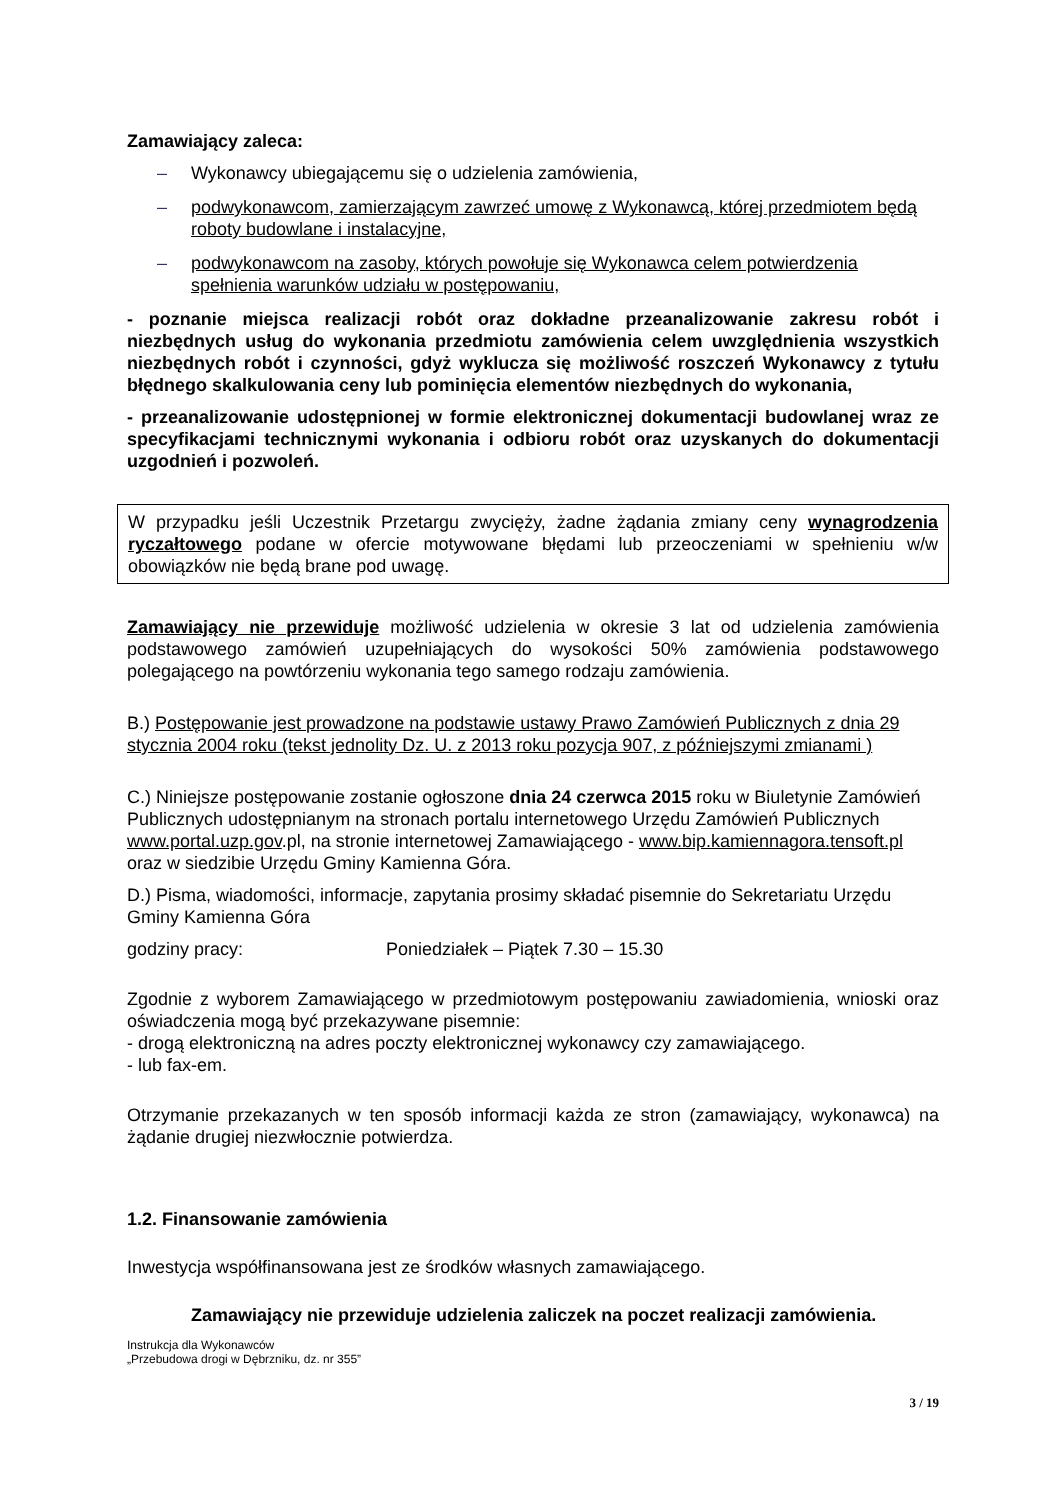Zamawiający zaleca:
– Wykonawcy ubiegającemu się o udzielenia zamówienia,
– podwykonawcom, zamierzającym zawrzeć umowę z Wykonawcą, której przedmiotem będą roboty budowlane i instalacyjne,
– podwykonawcom na zasoby, których powołuje się Wykonawca celem potwierdzenia spełnienia warunków udziału w postępowaniu,
- poznanie miejsca realizacji robót oraz dokładne przeanalizowanie zakresu robót i niezbędnych usług do wykonania przedmiotu zamówienia celem uwzględnienia wszystkich niezbędnych robót i czynności, gdyż wyklucza się możliwość roszczeń Wykonawcy z tytułu błędnego skalkulowania ceny lub pominięcia elementów niezbędnych do wykonania,
- przeanalizowanie udostępnionej w formie elektronicznej dokumentacji budowlanej wraz ze specyfikacjami technicznymi wykonania i odbioru robót oraz uzyskanych do dokumentacji uzgodnień i pozwoleń.
W przypadku jeśli Uczestnik Przetargu zwycięży, żadne żądania zmiany ceny wynagrodzenia ryczałtowego podane w ofercie motywowane błędami lub przeoczeniami w spełnieniu w/w obowiązków nie będą brane pod uwagę.
Zamawiający nie przewiduje możliwość udzielenia w okresie 3 lat od udzielenia zamówienia podstawowego zamówień uzupełniających do wysokości 50% zamówienia podstawowego polegającego na powtórzeniu wykonania tego samego rodzaju zamówienia.
B.) Postępowanie jest prowadzone na podstawie ustawy Prawo Zamówień Publicznych z dnia 29 stycznia 2004 roku (tekst jednolity Dz. U. z 2013 roku pozycja 907, z późniejszymi zmianami )
C.) Niniejsze postępowanie zostanie ogłoszone dnia 24 czerwca 2015 roku w Biuletynie Zamówień Publicznych udostępnianym na stronach portalu internetowego Urzędu Zamówień Publicznych www.portal.uzp.gov.pl, na stronie internetowej Zamawiającego - www.bip.kamiennagora.tensoft.pl oraz w siedzibie Urzędu Gminy Kamienna Góra.
D.) Pisma, wiadomości, informacje, zapytania prosimy składać pisemnie do Sekretariatu Urzędu Gminy Kamienna Góra
godziny pracy: Poniedziałek – Piątek 7.30 – 15.30
Zgodnie z wyborem Zamawiającego w przedmiotowym postępowaniu zawiadomienia, wnioski oraz oświadczenia mogą być przekazywane pisemnie:
- drogą elektroniczną na adres poczty elektronicznej wykonawcy czy zamawiającego.
- lub fax-em.
Otrzymanie przekazanych w ten sposób informacji każda ze stron (zamawiający, wykonawca) na żądanie drugiej niezwłocznie potwierdza.
1.2. Finansowanie zamówienia
Inwestycja współfinansowana jest ze środków własnych zamawiającego.
Zamawiający nie przewiduje udzielenia zaliczek na poczet realizacji zamówienia.
Instrukcja dla Wykonawców
„Przebudowa drogi w Dębrzniku, dz. nr 355”
3 / 19